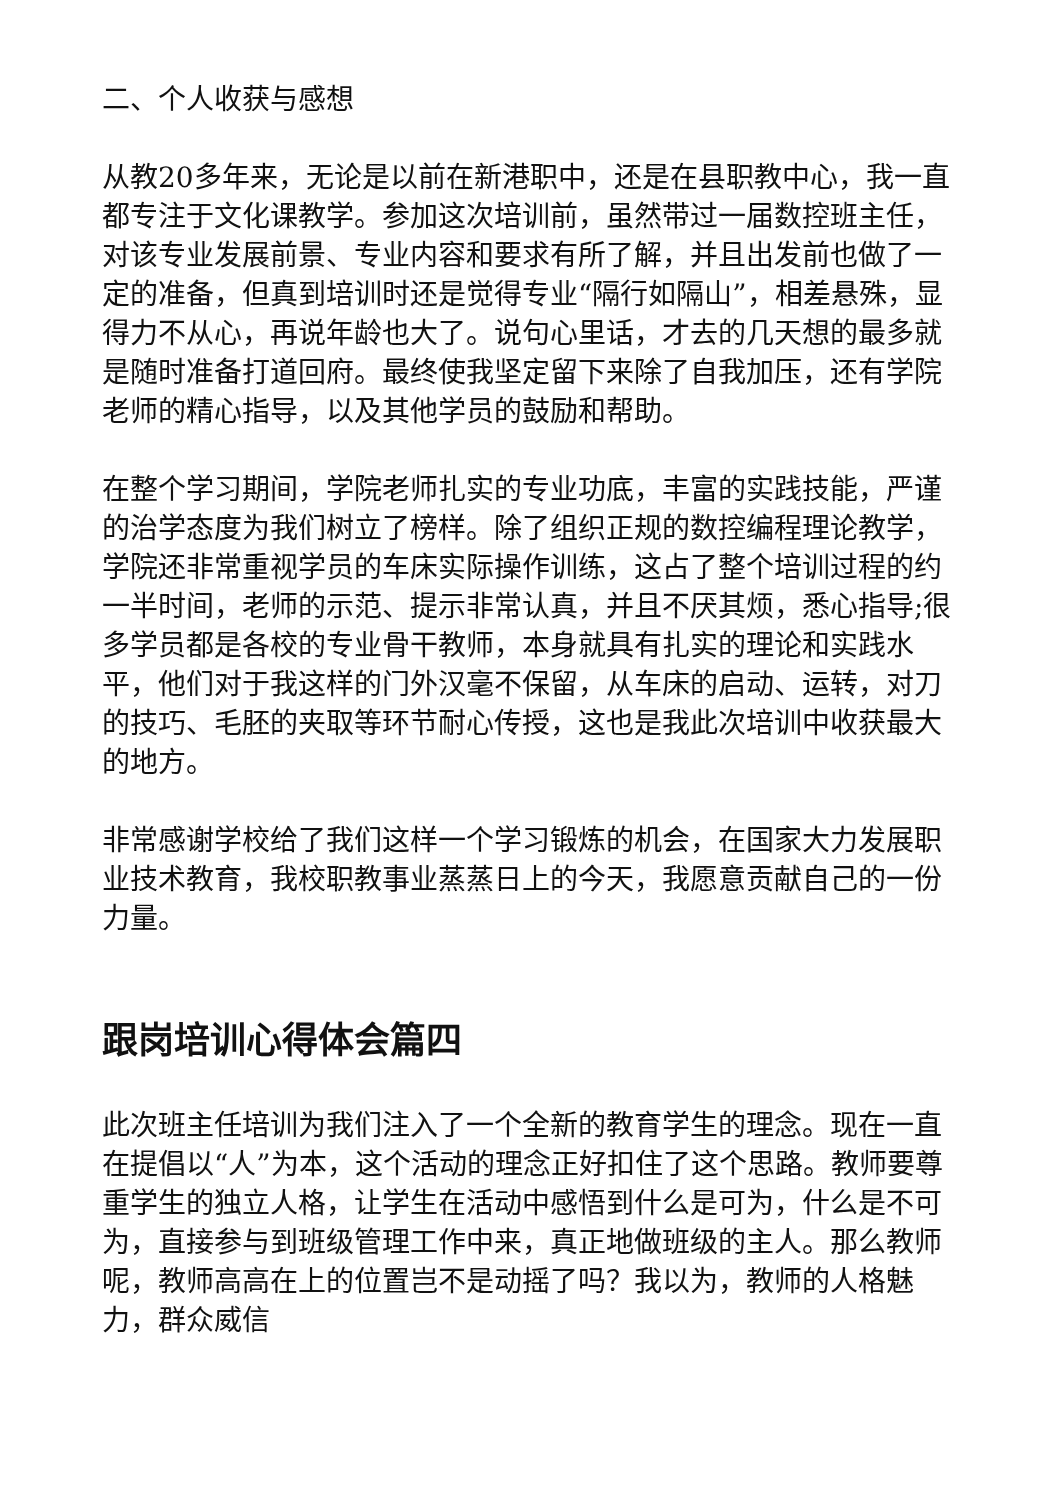二、个人收获与感想
从教20多年来，无论是以前在新港职中，还是在县职教中心，我一直都专注于文化课教学。参加这次培训前，虽然带过一届数控班主任，对该专业发展前景、专业内容和要求有所了解，并且出发前也做了一定的准备，但真到培训时还是觉得专业“隔行如隔山”，相差悬殊，显得力不从心，再说年龄也大了。说句心里话，才去的几天想的最多就是随时准备打道回府。最终使我坚定留下来除了自我加压，还有学院老师的精心指导，以及其他学员的鼓励和帮助。
在整个学习期间，学院老师扎实的专业功底，丰富的实践技能，严谨的治学态度为我们树立了榜样。除了组织正规的数控编程理论教学，学院还非常重视学员的车床实际操作训练，这占了整个培训过程的约一半时间，老师的示范、提示非常认真，并且不厌其烦，悉心指导;很多学员都是各校的专业骨干教师，本身就具有扎实的理论和实践水平，他们对于我这样的门外汉毫不保留，从车床的启动、运转，对刀的技巧、毛胚的夹取等环节耐心传授，这也是我此次培训中收获最大的地方。
非常感谢学校给了我们这样一个学习锻炼的机会，在国家大力发展职业技术教育，我校职教事业蒸蒸日上的今天，我愿意贡献自己的一份力量。
跟岗培训心得体会篇四
此次班主任培训为我们注入了一个全新的教育学生的理念。现在一直在提倡以“人”为本，这个活动的理念正好扣住了这个思路。教师要尊重学生的独立人格，让学生在活动中感悟到什么是可为，什么是不可为，直接参与到班级管理工作中来，真正地做班级的主人。那么教师呢，教师高高在上的位置岂不是动摇了吗？我以为，教师的人格魅力，群众威信